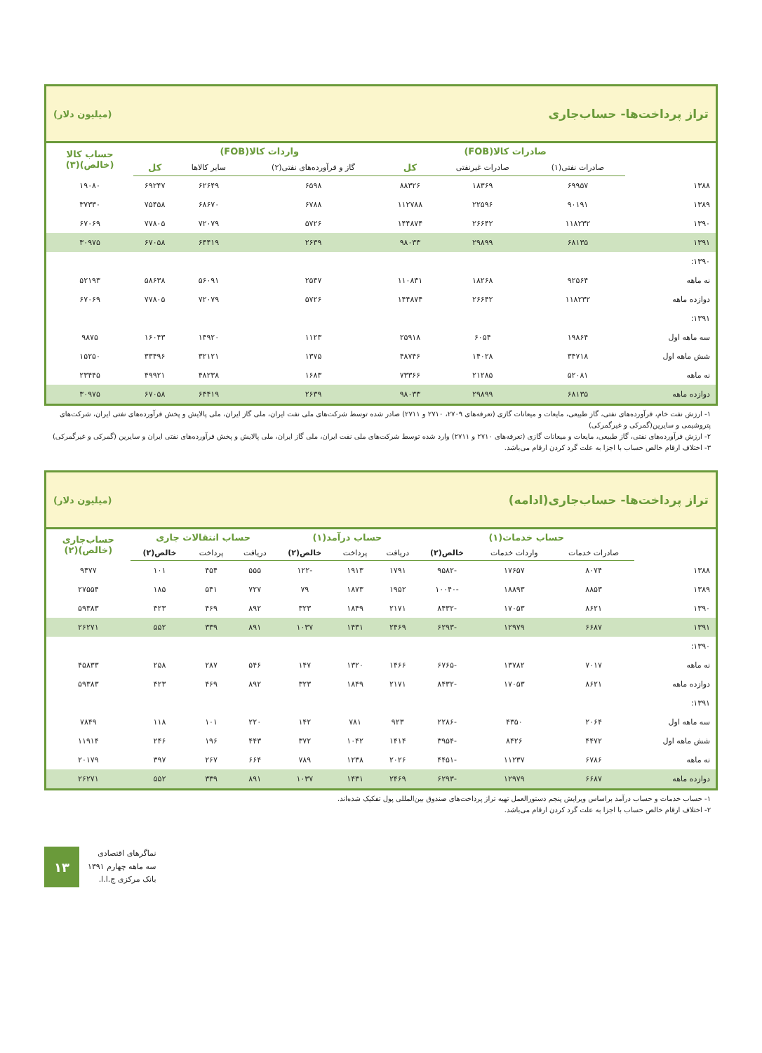تراز پرداخت‌ها- حساب‌جاری (میلیون دلار)
| | صادرات کالا(FOB) | | | واردات کالا(FOB) | | | حساب کالا (خالص)(۳) |
| --- | --- | --- | --- | --- | --- | --- | --- |
| | صادرات نفتی(۱) | صادرات غیرنفتی | کل | گاز و فرآورده‌های نفتی(۲) | سایر کالاها | کل | |
| ۱۳۸۸ | ۶۹۹۵۷ | ۱۸۳۶۹ | ۸۸۳۲۶ | ۶۵۹۸ | ۶۲۶۴۹ | ۶۹۲۴۷ | ۱۹۰۸۰ |
| ۱۳۸۹ | ۹۰۱۹۱ | ۲۲۵۹۶ | ۱۱۲۷۸۸ | ۶۷۸۸ | ۶۸۶۷۰ | ۷۵۴۵۸ | ۳۷۳۳۰ |
| ۱۳۹۰ | ۱۱۸۲۳۲ | ۲۶۶۴۲ | ۱۴۴۸۷۴ | ۵۷۲۶ | ۷۲۰۷۹ | ۷۷۸۰۵ | ۶۷۰۶۹ |
| ۱۳۹۱ | ۶۸۱۳۵ | ۲۹۸۹۹ | ۹۸۰۳۳ | ۲۶۳۹ | ۶۴۴۱۹ | ۶۷۰۵۸ | ۳۰۹۷۵ |
| ۱۳۹۰: | | | | | | | |
| نه ماهه | ۹۲۵۶۴ | ۱۸۲۶۸ | ۱۱۰۸۳۱ | ۲۵۴۷ | ۵۶۰۹۱ | ۵۸۶۳۸ | ۵۲۱۹۳ |
| دوازده ماهه | ۱۱۸۲۳۲ | ۲۶۶۴۲ | ۱۴۴۸۷۴ | ۵۷۲۶ | ۷۲۰۷۹ | ۷۷۸۰۵ | ۶۷۰۶۹ |
| ۱۳۹۱: | | | | | | | |
| سه ماهه اول | ۱۹۸۶۴ | ۶۰۵۴ | ۲۵۹۱۸ | ۱۱۲۳ | ۱۴۹۲۰ | ۱۶۰۴۳ | ۹۸۷۵ |
| شش ماهه اول | ۳۴۷۱۸ | ۱۴۰۲۸ | ۴۸۷۴۶ | ۱۳۷۵ | ۳۲۱۲۱ | ۳۳۴۹۶ | ۱۵۲۵۰ |
| نه ماهه | ۵۲۰۸۱ | ۲۱۲۸۵ | ۷۳۳۶۶ | ۱۶۸۳ | ۴۸۲۳۸ | ۴۹۹۲۱ | ۲۳۴۴۵ |
| دوازده ماهه | ۶۸۱۳۵ | ۲۹۸۹۹ | ۹۸۰۳۳ | ۲۶۳۹ | ۶۴۴۱۹ | ۶۷۰۵۸ | ۳۰۹۷۵ |
۱- ارزش نفت خام، فرآورده‌های نفتی، گاز طبیعی، مایعات و میعانات گازی (تعرفه‌های ۲۷۰۹، ۲۷۱۰ و ۲۷۱۱) صادر شده توسط شرکت‌های ملی نفت ایران، ملی گاز ایران، ملی پالایش و پخش فرآورده‌های نفتی ایران، شرکت‌های پتروشیمی و سایرین(گمرکی و غیرگمرکی)
۲- ارزش فرآورده‌های نفتی، گاز طبیعی، مایعات و میعانات گازی (تعرفه‌های ۲۷۱۰ و ۲۷۱۱) وارد شده توسط شرکت‌های ملی نفت ایران، ملی گاز ایران، ملی پالایش و پخش فرآورده‌های نفتی ایران و سایرین (گمرکی و غیرگمرکی)
۳- اختلاف ارقام خالص حساب با اجزا به علت گرد کردن ارقام می‌باشد.
تراز پرداخت‌ها- حساب‌جاری(ادامه) (میلیون دلار)
| | حساب خدمات(۱) | | | حساب درآمد(۱) | | | حساب انتقالات جاری | | | حساب‌جاری (خالص)(۲) |
| --- | --- | --- | --- | --- | --- | --- | --- | --- | --- | --- |
| | صادرات خدمات | واردات خدمات | خالص(۲) | دریافت | پرداخت | خالص(۲) | دریافت | پرداخت | خالص(۲) | |
| ۱۳۸۸ | ۸۰۷۴ | ۱۷۶۵۷ | -۹۵۸۲ | ۱۷۹۱ | ۱۹۱۳ | -۱۲۲ | ۵۵۵ | ۴۵۴ | ۱۰۱ | ۹۴۷۷ |
| ۱۳۸۹ | ۸۸۵۳ | ۱۸۸۹۳ | -۱۰۰۴۰ | ۱۹۵۲ | ۱۸۷۳ | ۷۹ | ۷۲۷ | ۵۴۱ | ۱۸۵ | ۲۷۵۵۴ |
| ۱۳۹۰ | ۸۶۲۱ | ۱۷۰۵۳ | -۸۴۳۲ | ۲۱۷۱ | ۱۸۴۹ | ۳۲۳ | ۸۹۲ | ۴۶۹ | ۴۲۳ | ۵۹۳۸۳ |
| ۱۳۹۱ | ۶۶۸۷ | ۱۲۹۷۹ | -۶۲۹۳ | ۲۴۶۹ | ۱۴۳۱ | ۱۰۳۷ | ۸۹۱ | ۳۳۹ | ۵۵۲ | ۲۶۲۷۱ |
| ۱۳۹۰: | | | | | | | | | | |
| نه ماهه | ۷۰۱۷ | ۱۳۷۸۲ | -۶۷۶۵ | ۱۴۶۶ | ۱۳۲۰ | ۱۴۷ | ۵۴۶ | ۲۸۷ | ۲۵۸ | ۴۵۸۳۳ |
| دوازده ماهه | ۸۶۲۱ | ۱۷۰۵۳ | -۸۴۳۲ | ۲۱۷۱ | ۱۸۴۹ | ۳۲۳ | ۸۹۲ | ۴۶۹ | ۴۲۳ | ۵۹۳۸۳ |
| ۱۳۹۱: | | | | | | | | | | |
| سه ماهه اول | ۲۰۶۴ | ۴۳۵۰ | -۲۲۸۶ | ۹۲۳ | ۷۸۱ | ۱۴۲ | ۲۲۰ | ۱۰۱ | ۱۱۸ | ۷۸۴۹ |
| شش ماهه اول | ۴۴۷۲ | ۸۴۲۶ | -۳۹۵۴ | ۱۴۱۴ | ۱۰۴۲ | ۳۷۲ | ۴۴۳ | ۱۹۶ | ۲۴۶ | ۱۱۹۱۴ |
| نه ماهه | ۶۷۸۶ | ۱۱۲۳۷ | -۴۴۵۱ | ۲۰۲۶ | ۱۲۳۸ | ۷۸۹ | ۶۶۴ | ۲۶۷ | ۳۹۷ | ۲۰۱۷۹ |
| دوازده ماهه | ۶۶۸۷ | ۱۲۹۷۹ | -۶۲۹۳ | ۲۴۶۹ | ۱۴۳۱ | ۱۰۳۷ | ۸۹۱ | ۳۳۹ | ۵۵۲ | ۲۶۲۷۱ |
۱- حساب خدمات و حساب درآمد براساس ویرایش پنجم دستورالعمل تهیه تراز پرداخت‌های صندوق بین‌المللی پول تفکیک شده‌اند.
۲- اختلاف ارقام خالص حساب با اجزا به علت گرد کردن ارقام می‌باشد.
۱۳
نماگرهای اقتصادی
سه ماهه چهارم ۱۳۹۱
بانک مرکزی ج.ا.ا.